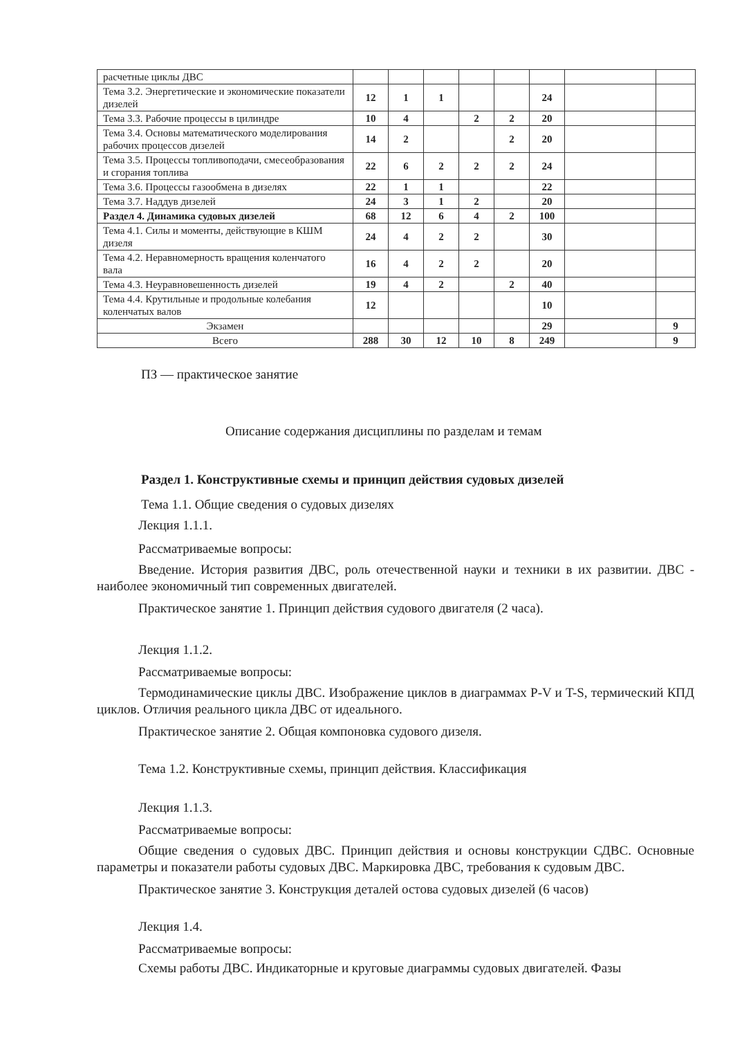| расчетные циклы ДВС | | | | | | | | |
| Тема 3.2. Энергетические и экономические показатели дизелей | 12 | 1 | 1 | | | 24 | | |
| Тема 3.3. Рабочие процессы в цилиндре | 10 | 4 | | 2 | 2 | 20 | | |
| Тема 3.4. Основы математического моделирования рабочих процессов дизелей | 14 | 2 | | | 2 | 20 | | |
| Тема 3.5. Процессы топливоподачи, смесеобразования и сгорания топлива | 22 | 6 | 2 | 2 | 2 | 24 | | |
| Тема 3.6. Процессы газообмена в дизелях | 22 | 1 | 1 | | | 22 | | |
| Тема 3.7. Наддув дизелей | 24 | 3 | 1 | 2 | | 20 | | |
| Раздел 4. Динамика судовых дизелей | 68 | 12 | 6 | 4 | 2 | 100 | | |
| Тема 4.1. Силы и моменты, действующие в КШМ дизеля | 24 | 4 | 2 | 2 | | 30 | | |
| Тема 4.2. Неравномерность вращения коленчатого вала | 16 | 4 | 2 | 2 | | 20 | | |
| Тема 4.3. Неуравновешенность дизелей | 19 | 4 | 2 | | 2 | 40 | | |
| Тема 4.4. Крутильные и продольные колебания коленчатых валов | 12 | | | | | 10 | | |
| Экзамен | | | | | | 29 | | 9 |
| Всего | 288 | 30 | 12 | 10 | 8 | 249 | | 9 |
ПЗ — практическое занятие
Описание содержания дисциплины по разделам и темам
Раздел 1. Конструктивные схемы и принцип действия судовых дизелей
Тема 1.1. Общие сведения о судовых дизелях
Лекция 1.1.1.
Рассматриваемые вопросы:
Введение. История развития ДВС, роль отечественной науки и техники в их развитии. ДВС - наиболее экономичный тип современных двигателей.
Практическое занятие 1. Принцип действия судового двигателя (2 часа).
Лекция 1.1.2.
Рассматриваемые вопросы:
Термодинамические циклы ДВС. Изображение циклов в диаграммах P-V и T-S, термический КПД циклов. Отличия реального цикла ДВС от идеального.
Практическое занятие 2. Общая компоновка судового дизеля.
Тема 1.2. Конструктивные схемы, принцип действия. Классификация
Лекция 1.1.3.
Рассматриваемые вопросы:
Общие сведения о судовых ДВС. Принцип действия и основы конструкции СДВС. Основные параметры и показатели работы судовых ДВС. Маркировка ДВС, требования к судовым ДВС.
Практическое занятие 3. Конструкция деталей остова судовых дизелей (6 часов)
Лекция 1.4.
Рассматриваемые вопросы:
Схемы работы ДВС. Индикаторные и круговые диаграммы судовых двигателей. Фазы